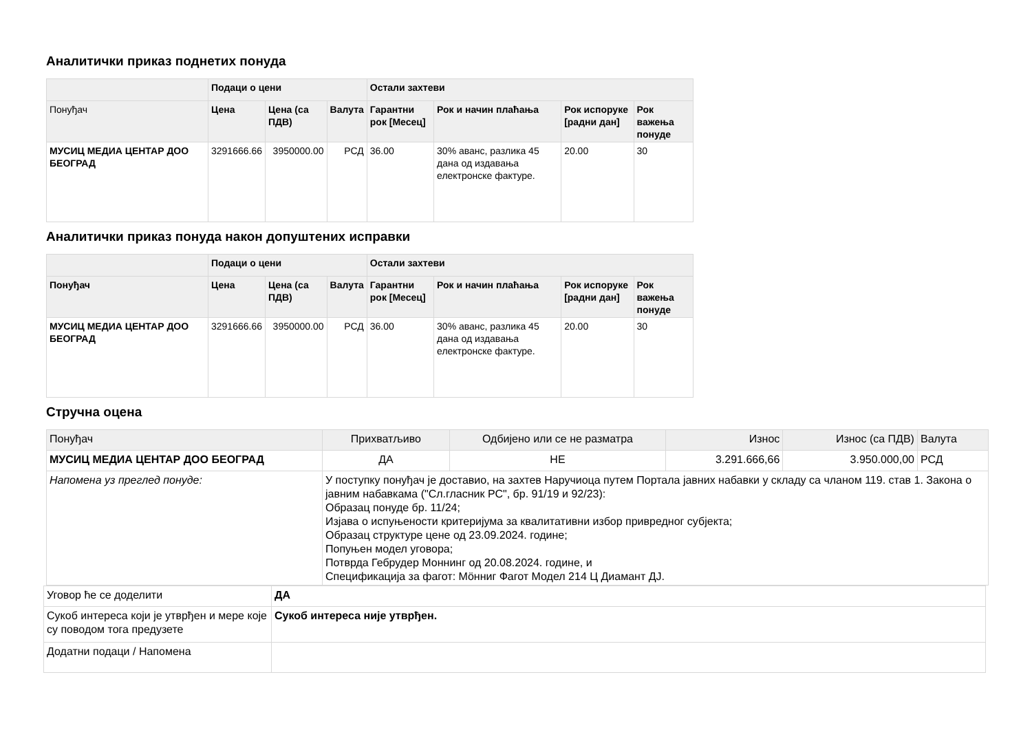Аналитички приказ поднетих понуда
| | Подаци о цени | | | Остали захтеви | | | |
| --- | --- | --- | --- | --- | --- | --- | --- |
| Понуђач | Цена | Цена (са ПДВ) | Валута | Гарантни рок [Месец] | Рок и начин плаћања | Рок испоруке [радни дан] | Рок важења понуде |
| МУСИЦ МЕДИА ЦЕНТАР ДОО БЕОГРАД | 3291666.66 | 3950000.00 | РСД | 36.00 | 30% аванс, разлика 45 дана од издавања електронске фактуре. | 20.00 | 30 |
Аналитички приказ понуда након допуштених исправки
| | Подаци о цени | | | Остали захтеви | | | |
| --- | --- | --- | --- | --- | --- | --- | --- |
| Понуђач | Цена | Цена (са ПДВ) | Валута | Гарантни рок [Месец] | Рок и начин плаћања | Рок испоруке [радни дан] | Рок важења понуде |
| МУСИЦ МЕДИА ЦЕНТАР ДОО БЕОГРАД | 3291666.66 | 3950000.00 | РСД | 36.00 | 30% аванс, разлика 45 дана од издавања електронске фактуре. | 20.00 | 30 |
Стручна оцена
| Понуђач | Прихватљиво | Одбијено или се не разматра | Износ | Износ (са ПДВ) | Валута |
| МУСИЦ МЕДИА ЦЕНТАР ДОО БЕОГРАД | ДА | НЕ | 3.291.666,66 | 3.950.000,00 | РСД |
| Напомена уз преглед понуде: | У поступку понуђач је доставио, на захтев Наручиоца путем Портала јавних набавки у складу са чланом 119. став 1. Закона о јавним набавкама ("Сл.гласник РС", бр. 91/19 и 92/23): Образац понуде бр. 11/24; Изјава о испуњености критеријума за квалитативни избор привредног субјекта; Образац структуре цене од 23.09.2024. године; Попуњен модел уговора; Потврда Гебрудер Моннинг од 20.08.2024. године, и Спецификација за фагот: Мӧнниг Фагот Модел 214 Ц Диамант ДЈ. | | | | |
| Уговор ће се доделити | ДА |
| Сукоб интереса који је утврђен и мере које су поводом тога предузете | Сукоб интереса није утврђен. |
| Додатни подаци / Напомена | |